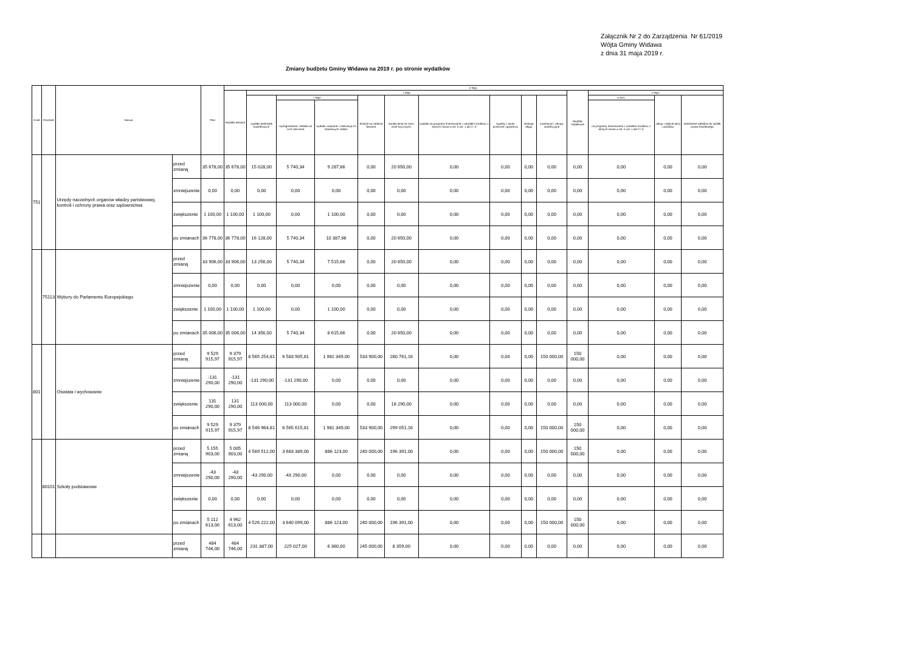Załącznik Nr 2 do Zarządzenia Nr 61/2019
Wójta Gminy Widawa
z dnia 31 maja 2019 r.
Zmiany budżetu Gminy Widawa na 2019 r. po stronie wydatków
| Dział | Rozdział | Nazwa | | Plan | Z tego: | | | | | | | | | | | | | |
| --- | --- | --- | --- | --- | --- | --- | --- | --- | --- | --- | --- | --- | --- | --- | --- | --- | --- | --- |
| | | | | | Wydatki bieżące | z tego: | | | | | | | | | Wydatki majątkowe | z tego: | | |
| | | | | | | wydatki jednostek budżetowych | z tego: | | dotacje na zadania bieżące | świadczenia na rzecz osób fizycznych; | wydatki na programy finansowane z udziałem środków, o których mowa w art. 5 ust. 1 pkt 2 i 3 | wypłaty z tytułu poręczeń i gwarancji | obsługa długu | inwestycje i zakupy inwestycyjne | | w tym: | zakup i objęcie akcji i udziałów | Wniesienie wkładów do spółek prawa handlowego |
| | | | | | | | wynagrodzenia i składki od nich naliczane | wydatki związane z realizacją ich statutowych zadań; | | | | | | | | na programy finansowane z udziałem środków, o których mowa w art. 5 ust. 1 pkt 2 i 3, | | |
| 751 | | Urzędy naczelnych organów władzy państwowej, kontroli i ochrony prawa oraz sądownictwa | przed zmianą | 35 678,00 | 35 678,00 | 15 028,00 | 5 740,34 | 9 287,66 | 0,00 | 20 650,00 | 0,00 | 0,00 | 0,00 | 0,00 | 0,00 | 0,00 | 0,00 | 0,00 |
| | | | zmniejszenie | 0,00 | 0,00 | 0,00 | 0,00 | 0,00 | 0,00 | 0,00 | 0,00 | 0,00 | 0,00 | 0,00 | 0,00 | 0,00 | 0,00 | 0,00 |
| | | | zwiększenie | 1 100,00 | 1 100,00 | 1 100,00 | 0,00 | 1 100,00 | 0,00 | 0,00 | 0,00 | 0,00 | 0,00 | 0,00 | 0,00 | 0,00 | 0,00 | 0,00 |
| | | | po zmianach | 36 778,00 | 36 778,00 | 16 128,00 | 5 740,34 | 10 387,66 | 0,00 | 20 650,00 | 0,00 | 0,00 | 0,00 | 0,00 | 0,00 | 0,00 | 0,00 | 0,00 |
| | 75113 | Wybory do Parlamentu Europejskiego | przed zmianą | 33 906,00 | 33 906,00 | 13 256,00 | 5 740,34 | 7 515,66 | 0,00 | 20 650,00 | 0,00 | 0,00 | 0,00 | 0,00 | 0,00 | 0,00 | 0,00 | 0,00 |
| | | | zmniejszenie | 0,00 | 0,00 | 0,00 | 0,00 | 0,00 | 0,00 | 0,00 | 0,00 | 0,00 | 0,00 | 0,00 | 0,00 | 0,00 | 0,00 | 0,00 |
| | | | zwiększenie | 1 100,00 | 1 100,00 | 1 100,00 | 0,00 | 1 100,00 | 0,00 | 0,00 | 0,00 | 0,00 | 0,00 | 0,00 | 0,00 | 0,00 | 0,00 | 0,00 |
| | | | po zmianach | 35 006,00 | 35 006,00 | 14 356,00 | 5 740,34 | 8 615,66 | 0,00 | 20 650,00 | 0,00 | 0,00 | 0,00 | 0,00 | 0,00 | 0,00 | 0,00 | 0,00 |
| 801 | | Oświata i wychowanie | przed zmianą | 9 529 915,97 | 9 379 915,97 | 8 565 254,81 | 6 583 905,81 | 1 981 349,00 | 533 900,00 | 280 761,16 | 0,00 | 0,00 | 0,00 | 150 000,00 | 150 000,00 | 0,00 | 0,00 | 0,00 |
| | | | zmniejszenie | -131 290,00 | -131 290,00 | -131 290,00 | -131 290,00 | 0,00 | 0,00 | 0,00 | 0,00 | 0,00 | 0,00 | 0,00 | 0,00 | 0,00 | 0,00 | 0,00 |
| | | | zwiększenie | 131 290,00 | 131 290,00 | 113 000,00 | 113 000,00 | 0,00 | 0,00 | 18 290,00 | 0,00 | 0,00 | 0,00 | 0,00 | 0,00 | 0,00 | 0,00 | 0,00 |
| | | | po zmianach | 9 529 915,97 | 9 379 915,97 | 8 546 964,81 | 6 565 615,81 | 1 981 349,00 | 533 900,00 | 299 051,16 | 0,00 | 0,00 | 0,00 | 150 000,00 | 150 000,00 | 0,00 | 0,00 | 0,00 |
| | 80101 | Szkoły podstawowe | przed zmianą | 5 155 903,00 | 5 005 903,00 | 4 569 512,00 | 3 683 389,00 | 886 123,00 | 240 000,00 | 196 391,00 | 0,00 | 0,00 | 0,00 | 150 000,00 | 150 000,00 | 0,00 | 0,00 | 0,00 |
| | | | zmniejszenie | -43 290,00 | -43 290,00 | -43 290,00 | -43 290,00 | 0,00 | 0,00 | 0,00 | 0,00 | 0,00 | 0,00 | 0,00 | 0,00 | 0,00 | 0,00 | 0,00 |
| | | | zwiększenie | 0,00 | 0,00 | 0,00 | 0,00 | 0,00 | 0,00 | 0,00 | 0,00 | 0,00 | 0,00 | 0,00 | 0,00 | 0,00 | 0,00 | 0,00 |
| | | | po zmianach | 5 112 613,00 | 4 962 613,00 | 4 526 222,00 | 3 640 099,00 | 886 123,00 | 240 000,00 | 196 391,00 | 0,00 | 0,00 | 0,00 | 150 000,00 | 150 000,00 | 0,00 | 0,00 | 0,00 |
| | | | przed zmianą | 484 746,00 | 484 746,00 | 231 387,00 | 225 027,00 | 6 360,00 | 245 000,00 | 8 359,00 | 0,00 | 0,00 | 0,00 | 0,00 | 0,00 | 0,00 | 0,00 | 0,00 |